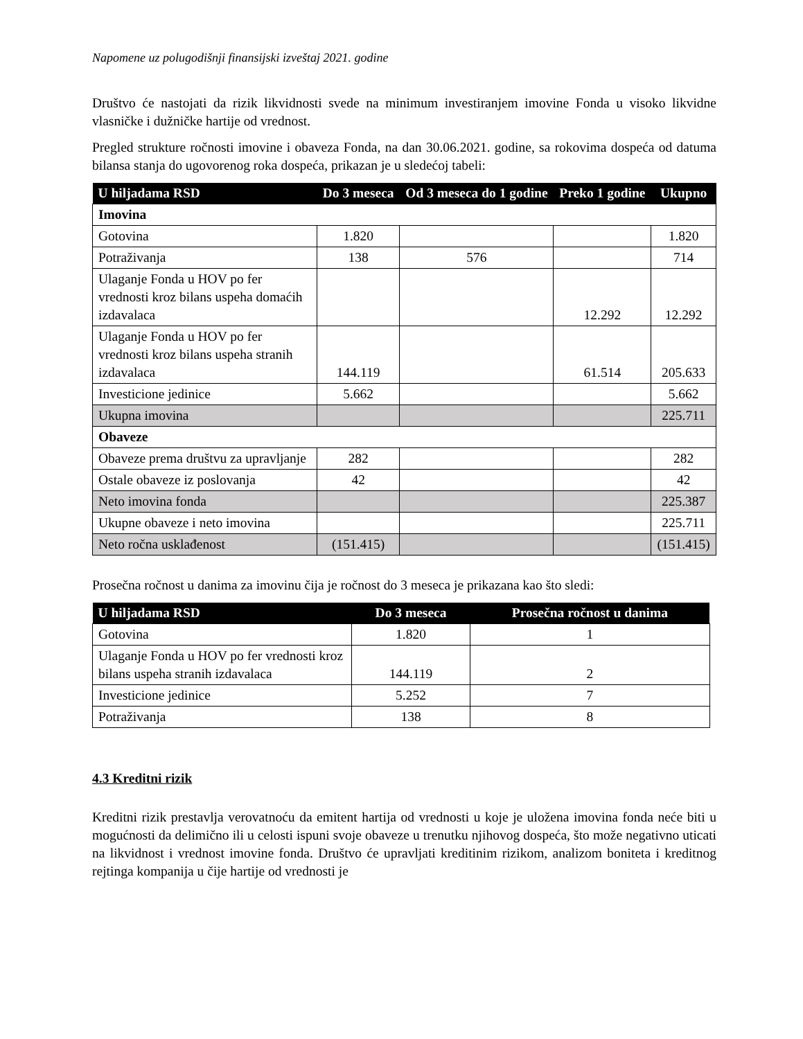Napomene uz polugodišnji finansijski izveštaj 2021. godine
Društvo će nastojati da rizik likvidnosti svede na minimum investiranjem imovine Fonda u visoko likvidne vlasničke i dužničke hartije od vrednost.
Pregled strukture ročnosti imovine i obaveza Fonda, na dan 30.06.2021. godine, sa rokovima dospeća od datuma bilansa stanja do ugovorenog roka dospeća, prikazan je u sledećoj tabeli:
| U hiljadama RSD | Do 3 meseca | Od 3 meseca do 1 godine | Preko 1 godine | Ukupno |
| --- | --- | --- | --- | --- |
| Imovina | | | | |
| Gotovina | 1.820 | | | 1.820 |
| Potraživanja | 138 | 576 | | 714 |
| Ulaganje Fonda u HOV po fer vrednosti kroz bilans uspeha domaćih izdavalaca | | | 12.292 | 12.292 |
| Ulaganje Fonda u HOV po fer vrednosti kroz bilans uspeha stranih izdavalaca | 144.119 | | 61.514 | 205.633 |
| Investicione jedinice | 5.662 | | | 5.662 |
| Ukupna imovina | | | | 225.711 |
| Obaveze | | | | |
| Obaveze prema društvu za upravljanje | 282 | | | 282 |
| Ostale obaveze iz poslovanja | 42 | | | 42 |
| Neto imovina fonda | | | | 225.387 |
| Ukupne obaveze i neto imovina | | | | 225.711 |
| Neto ročna usklađenost | (151.415) | | | (151.415) |
Prosečna ročnost u danima za imovinu čija je ročnost do 3 meseca je prikazana kao što sledi:
| U hiljadama RSD | Do 3 meseca | Prosečna ročnost u danima |
| --- | --- | --- |
| Gotovina | 1.820 | 1 |
| Ulaganje Fonda u HOV po fer vrednosti kroz bilans uspeha stranih izdavalaca | 144.119 | 2 |
| Investicione jedinice | 5.252 | 7 |
| Potraživanja | 138 | 8 |
4.3 Kreditni rizik
Kreditni rizik prestavlja verovatnoću da emitent hartija od vrednosti u koje je uložena imovina fonda neće biti u mogućnosti da delimično ili u celosti ispuni svoje obaveze u trenutku njihovog dospeća, što može negativno uticati na likvidnost i vrednost imovine fonda. Društvo će upravljati kreditinim rizikom, analizom boniteta i kreditnog rejtinga kompanija u čije hartije od vrednosti je